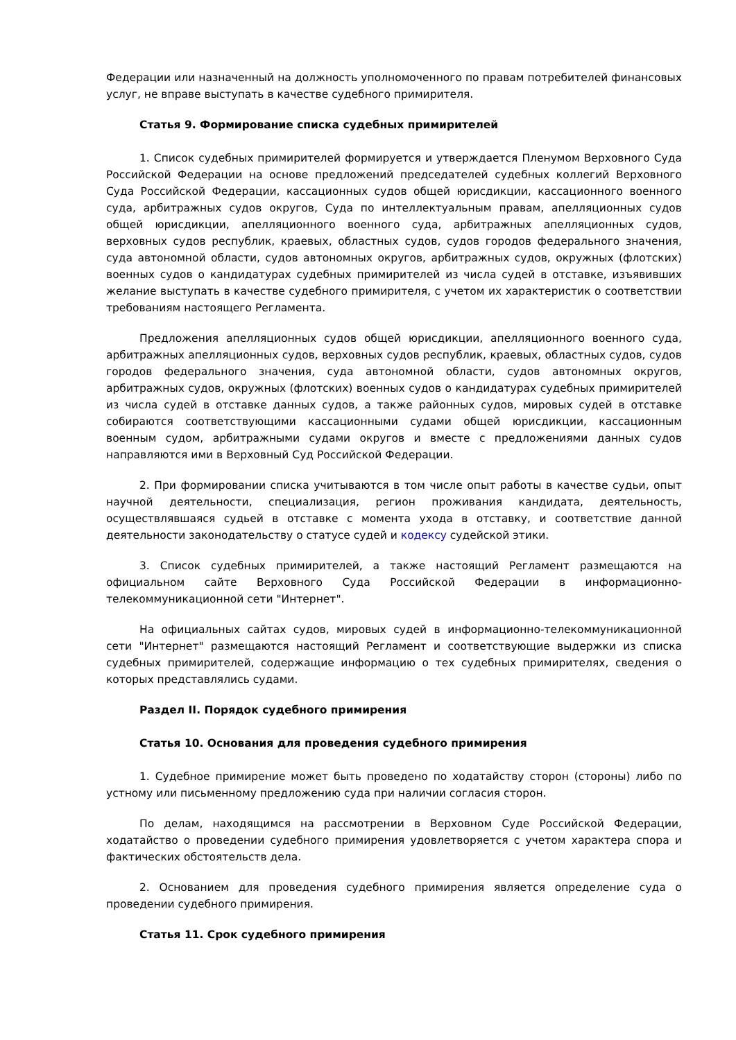Федерации или назначенный на должность уполномоченного по правам потребителей финансовых услуг, не вправе выступать в качестве судебного примирителя.
Статья 9. Формирование списка судебных примирителей
1. Список судебных примирителей формируется и утверждается Пленумом Верховного Суда Российской Федерации на основе предложений председателей судебных коллегий Верховного Суда Российской Федерации, кассационных судов общей юрисдикции, кассационного военного суда, арбитражных судов округов, Суда по интеллектуальным правам, апелляционных судов общей юрисдикции, апелляционного военного суда, арбитражных апелляционных судов, верховных судов республик, краевых, областных судов, судов городов федерального значения, суда автономной области, судов автономных округов, арбитражных судов, окружных (флотских) военных судов о кандидатурах судебных примирителей из числа судей в отставке, изъявивших желание выступать в качестве судебного примирителя, с учетом их характеристик о соответствии требованиям настоящего Регламента.
Предложения апелляционных судов общей юрисдикции, апелляционного военного суда, арбитражных апелляционных судов, верховных судов республик, краевых, областных судов, судов городов федерального значения, суда автономной области, судов автономных округов, арбитражных судов, окружных (флотских) военных судов о кандидатурах судебных примирителей из числа судей в отставке данных судов, а также районных судов, мировых судей в отставке собираются соответствующими кассационными судами общей юрисдикции, кассационным военным судом, арбитражными судами округов и вместе с предложениями данных судов направляются ими в Верховный Суд Российской Федерации.
2. При формировании списка учитываются в том числе опыт работы в качестве судьи, опыт научной деятельности, специализация, регион проживания кандидата, деятельность, осуществлявшаяся судьей в отставке с момента ухода в отставку, и соответствие данной деятельности законодательству о статусе судей и кодексу судейской этики.
3. Список судебных примирителей, а также настоящий Регламент размещаются на официальном сайте Верховного Суда Российской Федерации в информационно-телекоммуникационной сети "Интернет".
На официальных сайтах судов, мировых судей в информационно-телекоммуникационной сети "Интернет" размещаются настоящий Регламент и соответствующие выдержки из списка судебных примирителей, содержащие информацию о тех судебных примирителях, сведения о которых представлялись судами.
Раздел II. Порядок судебного примирения
Статья 10. Основания для проведения судебного примирения
1. Судебное примирение может быть проведено по ходатайству сторон (стороны) либо по устному или письменному предложению суда при наличии согласия сторон.
По делам, находящимся на рассмотрении в Верховном Суде Российской Федерации, ходатайство о проведении судебного примирения удовлетворяется с учетом характера спора и фактических обстоятельств дела.
2. Основанием для проведения судебного примирения является определение суда о проведении судебного примирения.
Статья 11. Срок судебного примирения